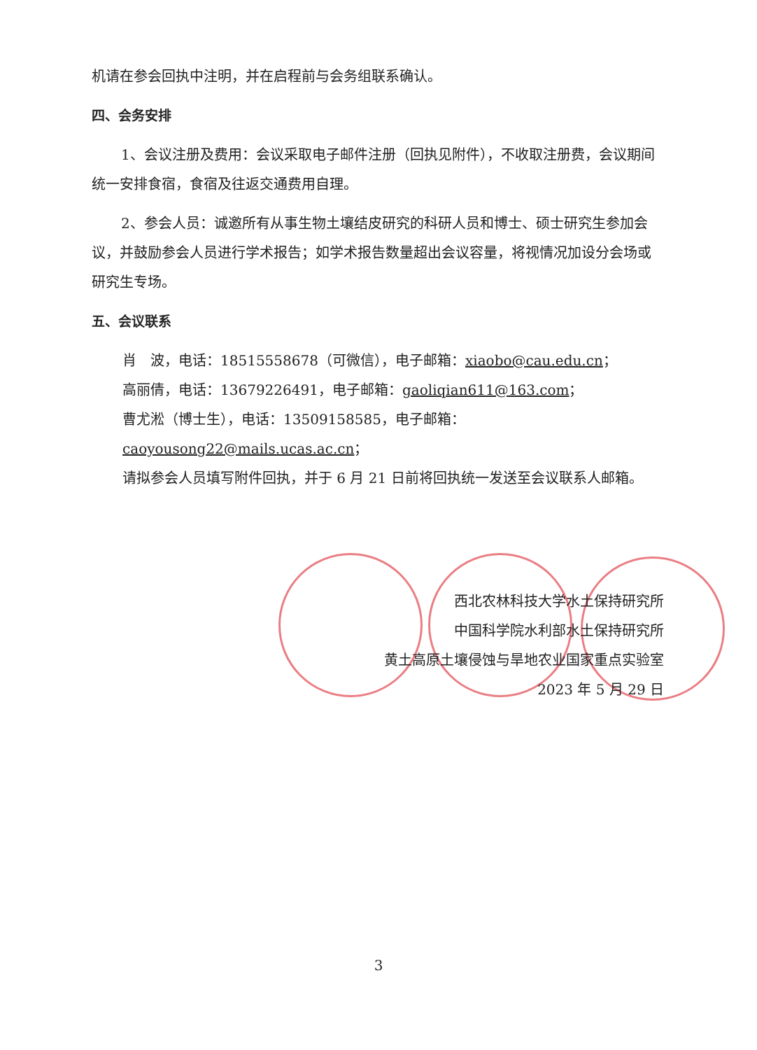机请在参会回执中注明，并在启程前与会务组联系确认。
四、会务安排
1、会议注册及费用：会议采取电子邮件注册（回执见附件），不收取注册费，会议期间统一安排食宿，食宿及往返交通费用自理。
2、参会人员：诚邀所有从事生物土壤结皮研究的科研人员和博士、硕士研究生参加会议，并鼓励参会人员进行学术报告；如学术报告数量超出会议容量，将视情况加设分会场或研究生专场。
五、会议联系
肖　波，电话：18515558678（可微信），电子邮箱：xiaobo@cau.edu.cn；
高丽倩，电话：13679226491，电子邮箱：gaoliqian611@163.com；
曹尤淞（博士生），电话：13509158585，电子邮箱：caoyousong22@mails.ucas.ac.cn；
请拟参会人员填写附件回执，并于 6 月 21 日前将回执统一发送至会议联系人邮箱。
西北农林科技大学水土保持研究所
中国科学院水利部水土保持研究所
黄土高原土壤侵蚀与旱地农业国家重点实验室
2023 年 5 月 29 日
3